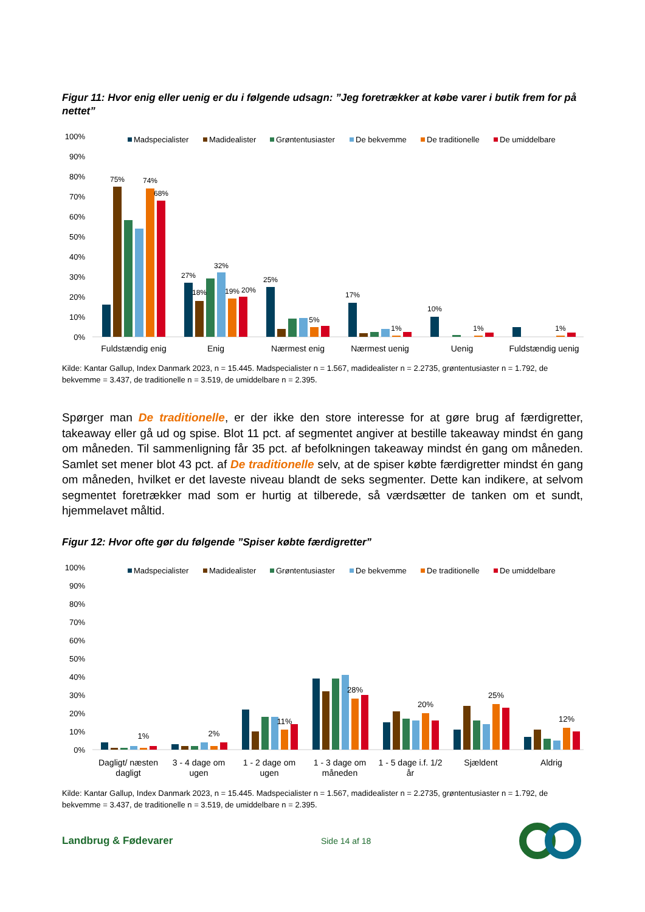Figur 11: Hvor enig eller uenig er du i følgende udsagn: ”Jeg foretrækker at købe varer i butik frem for på nettet”
100%
90%
80%
70%
60%
50%
40%
30%
20%
10%
0%
Madspecialister
Madidealister
Grøntentusiaster
De bekvemme
De traditionelle
De umiddelbare
75%
74%
68%
27%
18%
32%
19%
20%
25%
5%
17%
1%
10%
1%
1%
Fuldstændig enig
Enig
Nærmest enig
Nærmest uenig
Uenig
Fuldstændig uenig
Kilde: Kantar Gallup, Index Danmark 2023, n = 15.445. Madspecialister n = 1.567, madidealister n = 2.2735, grøntentusiaster n = 1.792, de bekvemme = 3.437, de traditionelle n = 3.519, de umiddelbare n = 2.395.
Spørger man De traditionelle, er der ikke den store interesse for at gøre brug af færdigretter, takeaway eller gå ud og spise. Blot 11 pct. af segmentet angiver at bestille takeaway mindst én gang om måneden. Til sammenligning får 35 pct. af befolkningen takeaway mindst én gang om måneden. Samlet set mener blot 43 pct. af De traditionelle selv, at de spiser købte færdigretter mindst én gang om måneden, hvilket er det laveste niveau blandt de seks segmenter. Dette kan indikere, at selvom segmentet foretrækker mad som er hurtig at tilberede, så værdsætter de tanken om et sundt, hjemmelavet måltid.
Figur 12: Hvor ofte gør du følgende ”Spiser købte færdigretter”
100%
90%
80%
70%
60%
50%
40%
30%
20%
10%
0%
Madspecialister
Madidealister
Grøntentusiaster
De bekvemme
De traditionelle
De umiddelbare
1%
2%
11%
28%
20%
25%
12%
Dagligt/ næsten
dagligt
3 - 4 dage om
ugen
1 - 2 dage om
ugen
1 - 3 dage om
måneden
1 - 5 dage i.f. 1/2
år
Sjældent
Aldrig
Kilde: Kantar Gallup, Index Danmark 2023, n = 15.445. Madspecialister n = 1.567, madidealister n = 2.2735, grøntentusiaster n = 1.792, de bekvemme = 3.437, de traditionelle n = 3.519, de umiddelbare n = 2.395.
Landbrug & Fødevarer Side 14 af 18